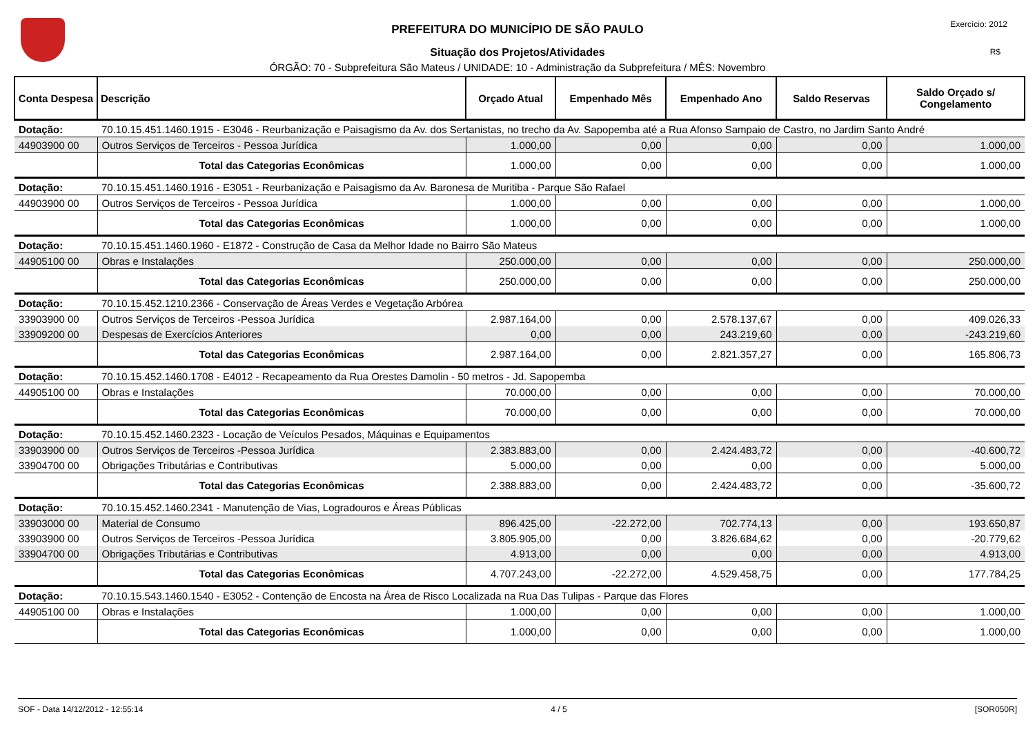Exercício: 2012
R$
PREFEITURA DO MUNICÍPIO DE SÃO PAULO
Situação dos Projetos/Atividades
ÓRGÃO: 70 - Subprefeitura São Mateus / UNIDADE: 10 - Administração da Subprefeitura / MÊS: Novembro
| Conta Despesa | Descrição | Orçado Atual | Empenhado Mês | Empenhado Ano | Saldo Reservas | Saldo Orçado s/ Congelamento |
| --- | --- | --- | --- | --- | --- | --- |
| Dotação: | 70.10.15.451.1460.1915 - E3046 - Reurbanização e Paisagismo da Av. dos Sertanistas, no trecho da Av. Sapopemba até a Rua Afonso Sampaio de Castro, no Jardim Santo André | | | | | |
| 44903900 00 | Outros Serviços de Terceiros - Pessoa Jurídica | 1.000,00 | 0,00 | 0,00 | 0,00 | 1.000,00 |
| | Total das Categorias Econômicas | 1.000,00 | 0,00 | 0,00 | 0,00 | 1.000,00 |
| Dotação: | 70.10.15.451.1460.1916 - E3051 - Reurbanização e Paisagismo da Av. Baronesa de Muritiba - Parque São Rafael | | | | | |
| 44903900 00 | Outros Serviços de Terceiros - Pessoa Jurídica | 1.000,00 | 0,00 | 0,00 | 0,00 | 1.000,00 |
| | Total das Categorias Econômicas | 1.000,00 | 0,00 | 0,00 | 0,00 | 1.000,00 |
| Dotação: | 70.10.15.451.1460.1960 - E1872 - Construção de Casa da Melhor Idade no Bairro São Mateus | | | | | |
| 44905100 00 | Obras e Instalações | 250.000,00 | 0,00 | 0,00 | 0,00 | 250.000,00 |
| | Total das Categorias Econômicas | 250.000,00 | 0,00 | 0,00 | 0,00 | 250.000,00 |
| Dotação: | 70.10.15.452.1210.2366 - Conservação de Áreas Verdes e Vegetação Arbórea | | | | | |
| 33903900 00 | Outros Serviços de Terceiros -Pessoa Jurídica | 2.987.164,00 | 0,00 | 2.578.137,67 | 0,00 | 409.026,33 |
| 33909200 00 | Despesas de Exercícios Anteriores | 0,00 | 0,00 | 243.219,60 | 0,00 | -243.219,60 |
| | Total das Categorias Econômicas | 2.987.164,00 | 0,00 | 2.821.357,27 | 0,00 | 165.806,73 |
| Dotação: | 70.10.15.452.1460.1708 - E4012 - Recapeamento da Rua Orestes Damolin - 50 metros - Jd. Sapopemba | | | | | |
| 44905100 00 | Obras e Instalações | 70.000,00 | 0,00 | 0,00 | 0,00 | 70.000,00 |
| | Total das Categorias Econômicas | 70.000,00 | 0,00 | 0,00 | 0,00 | 70.000,00 |
| Dotação: | 70.10.15.452.1460.2323 - Locação de Veículos Pesados, Máquinas e Equipamentos | | | | | |
| 33903900 00 | Outros Serviços de Terceiros -Pessoa Jurídica | 2.383.883,00 | 0,00 | 2.424.483,72 | 0,00 | -40.600,72 |
| 33904700 00 | Obrigações Tributárias e Contributivas | 5.000,00 | 0,00 | 0,00 | 0,00 | 5.000,00 |
| | Total das Categorias Econômicas | 2.388.883,00 | 0,00 | 2.424.483,72 | 0,00 | -35.600,72 |
| Dotação: | 70.10.15.452.1460.2341 - Manutenção de Vias, Logradouros e Áreas Públicas | | | | | |
| 33903000 00 | Material de Consumo | 896.425,00 | -22.272,00 | 702.774,13 | 0,00 | 193.650,87 |
| 33903900 00 | Outros Serviços de Terceiros -Pessoa Jurídica | 3.805.905,00 | 0,00 | 3.826.684,62 | 0,00 | -20.779,62 |
| 33904700 00 | Obrigações Tributárias e Contributivas | 4.913,00 | 0,00 | 0,00 | 0,00 | 4.913,00 |
| | Total das Categorias Econômicas | 4.707.243,00 | -22.272,00 | 4.529.458,75 | 0,00 | 177.784,25 |
| Dotação: | 70.10.15.543.1460.1540 - E3052 - Contenção de Encosta na Área de Risco Localizada na Rua Das Tulipas - Parque das Flores | | | | | |
| 44905100 00 | Obras e Instalações | 1.000,00 | 0,00 | 0,00 | 0,00 | 1.000,00 |
| | Total das Categorias Econômicas | 1.000,00 | 0,00 | 0,00 | 0,00 | 1.000,00 |
SOF - Data 14/12/2012 - 12:55:14 4 / 5 [SOR050R]